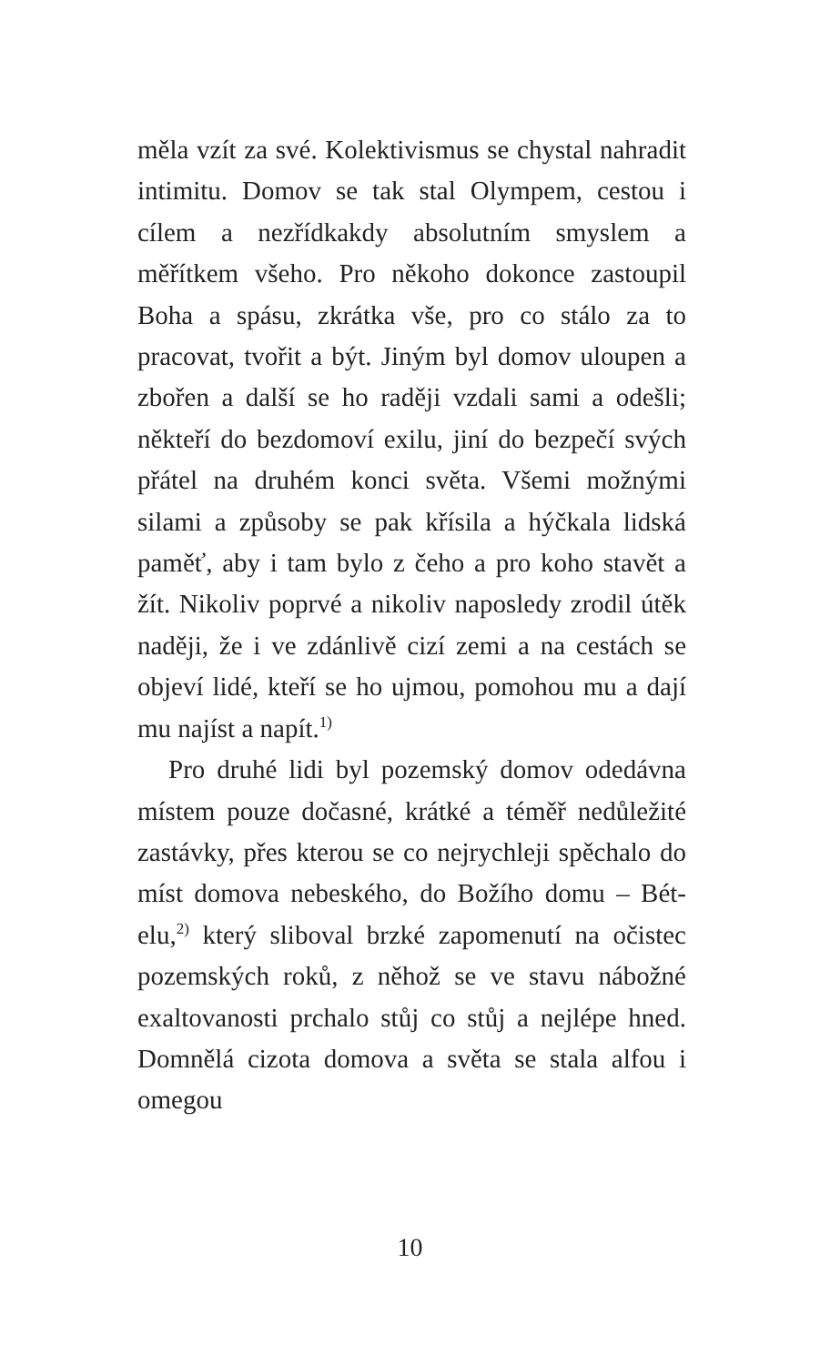měla vzít za své. Kolektivismus se chystal nahradit intimitu. Domov se tak stal Olympem, cestou i cílem a nezřídkakdy absolutním smyslem a měřítkem všeho. Pro někoho dokonce zastoupil Boha a spásu, zkrátka vše, pro co stálo za to pracovat, tvořit a být. Jiným byl domov uloupen a zbořen a další se ho raději vzdali sami a odešli; někteří do bezdomoví exilu, jiní do bezpečí svých přátel na druhém konci světa. Všemi možnými silami a způsoby se pak křísila a hýčkala lidská paměť, aby i tam bylo z čeho a pro koho stavět a žít. Nikoliv poprvé a nikoliv naposledy zrodil útěk naději, že i ve zdánlivě cizí zemi a na cestách se objeví lidé, kteří se ho ujmou, pomohou mu a dají mu najíst a napít.<sup>1)</sup>
Pro druhé lidi byl pozemský domov odedávna místem pouze dočasné, krátké a téměř nedůležité zastávky, přes kterou se co nejrychleji spěchalo do míst domova nebeského, do Božího domu – Bét-elu,<sup>2)</sup> který sliboval brzké zapomenutí na očistec pozemských roků, z něhož se ve stavu nábožné exaltovanosti prchalo stůj co stůj a nejlépe hned. Domnělá cizota domova a světa se stala alfou i omegou
10